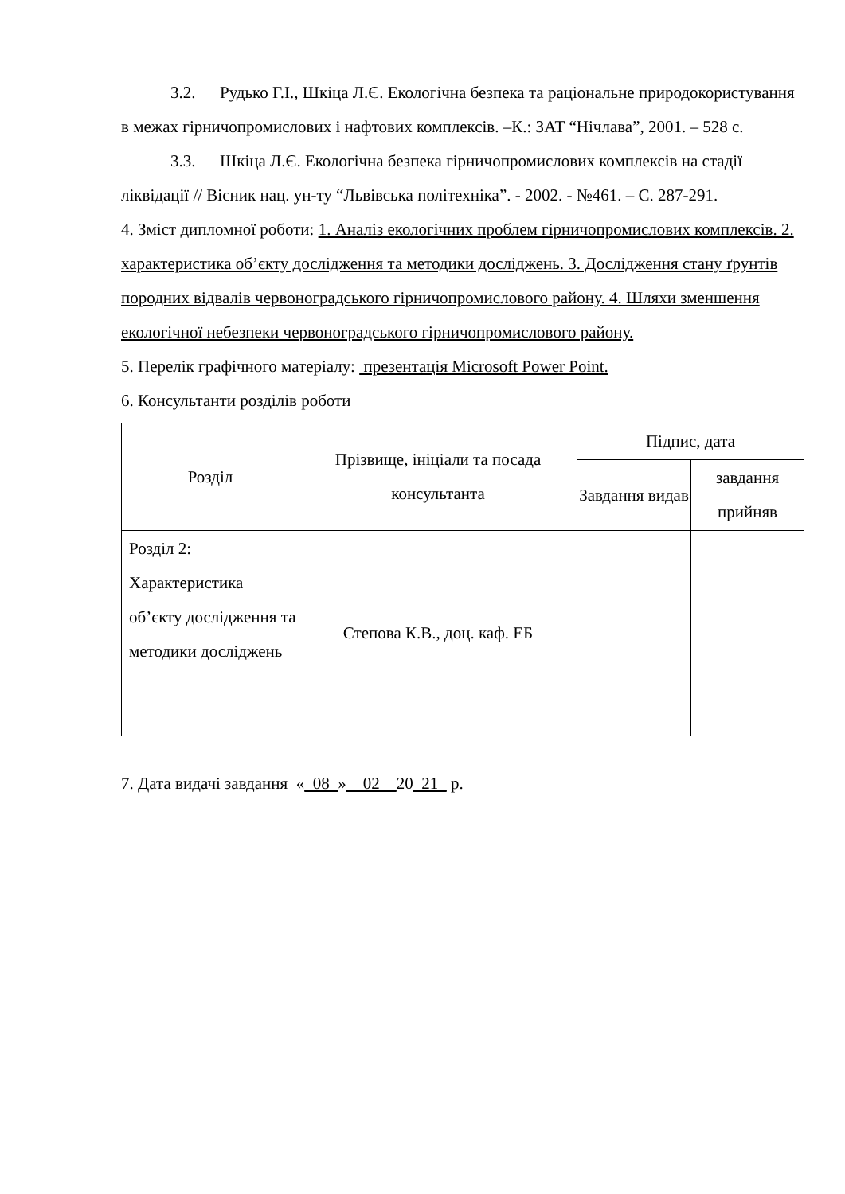3.2. Рудько Г.І., Шкіца Л.Є. Екологічна безпека та раціональне природокористування в межах гірничопромислових і нафтових комплексів. –К.: ЗАТ “Нічлава”, 2001. – 528 с.
3.3. Шкіца Л.Є. Екологічна безпека гірничопромислових комплексів на стадії ліквідації // Вісник нац. ун-ту “Львівська політехніка”. - 2002. - №461. – С. 287-291.
4. Зміст дипломної роботи: 1. Аналіз екологічних проблем гірничопромислових комплексів. 2. характеристика об’єкту дослідження та методики досліджень. 3. Дослідження стану ґрунтів породних відвалів червоноградського гірничопромислового району. 4. Шляхи зменшення екологічної небезпеки червоноградського гірничопромислового району.
5. Перелік графічного матеріалу: презентація Microsoft Power Point.
6. Консультанти розділів роботи
| Розділ | Прізвище, ініціали та посада консультанта | Підпис, дата | |
| --- | --- | --- | --- |
| | | Завдання видав | завдання прийняв |
| Розділ 2: Характеристика об’єкту дослідження та методики досліджень | Степова К.В., доц. каф. ЕБ | | |
7. Дата видачі завдання «_08_»__02__20_21_ р.